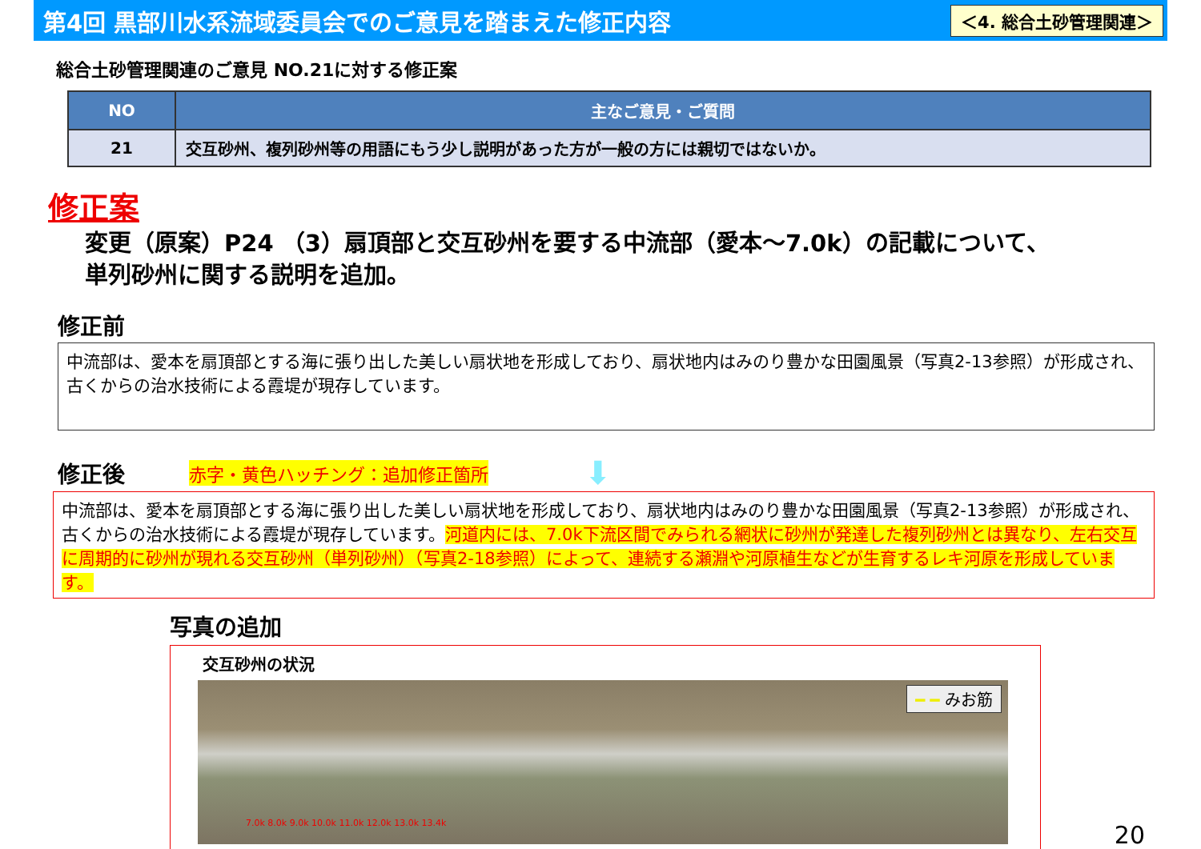第4回 黒部川水系流域委員会でのご意見を踏まえた修正内容
＜4. 総合土砂管理関連＞
総合土砂管理関連のご意見 NO.21に対する修正案
| NO | 主なご意見・ご質問 |
| --- | --- |
| 21 | 交互砂州、複列砂州等の用語にもう少し説明があった方が一般の方には親切ではないか。 |
修正案
変更（原案）P24 （3）扇頂部と交互砂州を要する中流部（愛本～7.0k）の記載について、
単列砂州に関する説明を追加。
修正前
中流部は、愛本を扇頂部とする海に張り出した美しい扇状地を形成しており、扇状地内はみのり豊かな田園風景（写真2-13参照）が形成され、古くからの治水技術による霞堤が現存しています。
修正後 赤字・黄色ハッチング：追加修正箇所 ⬇
中流部は、愛本を扇頂部とする海に張り出した美しい扇状地を形成しており、扇状地内はみのり豊かな田園風景（写真2-13参照）が形成され、古くからの治水技術による霞堤が現存しています。河道内には、7.0k下流区間でみられる網状に砂州が発達した複列砂州とは異なり、左右交互に周期的に砂州が現れる交互砂州（単列砂州）（写真2-18参照）によって、連続する瀬淵や河原植生などが生育するレキ河原を形成しています。
写真の追加
交互砂州の状況
━ ━ みお筋
7.0k 8.0k 9.0k 10.0k 11.0k 12.0k 13.0k 13.4k
20